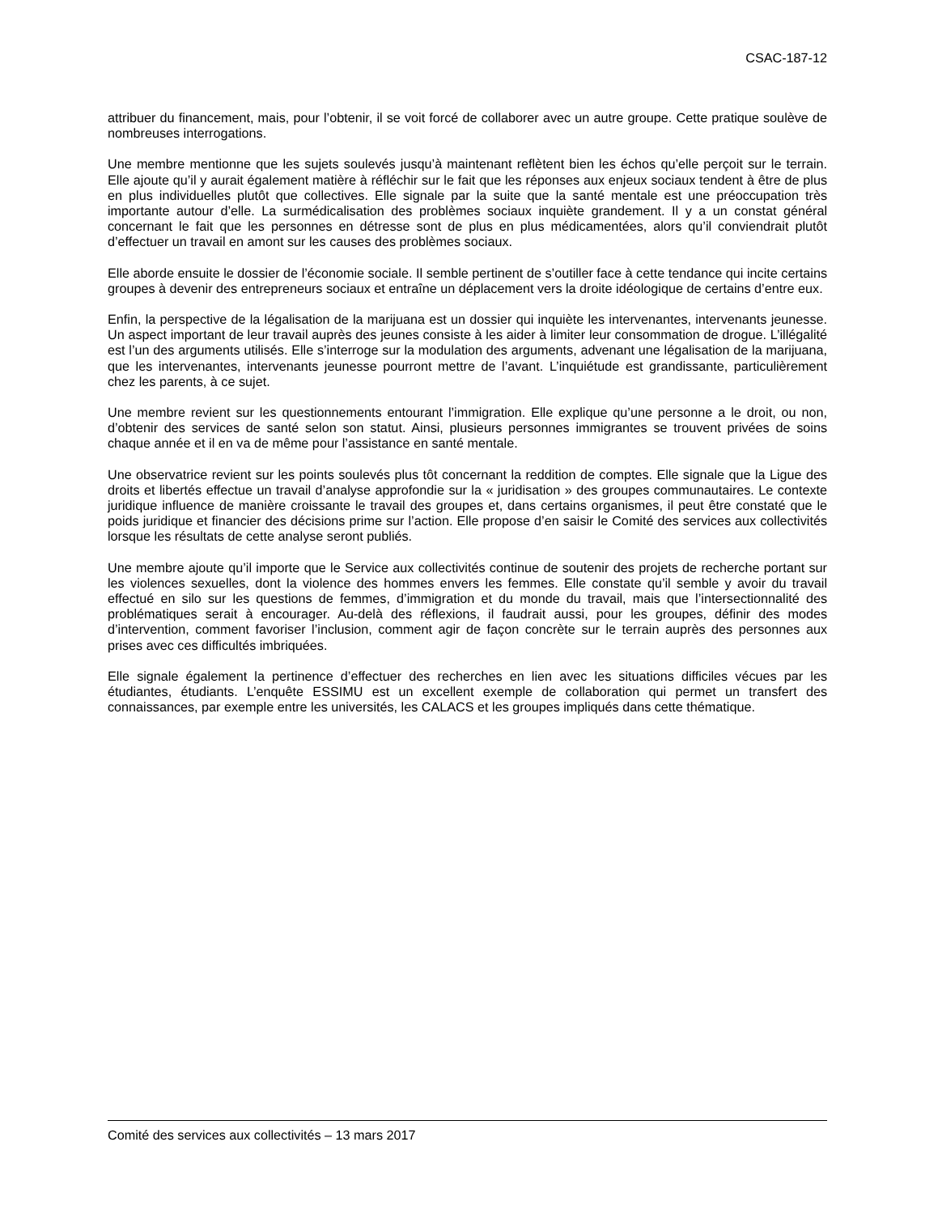CSAC-187-12
attribuer du financement, mais, pour l’obtenir, il se voit forcé de collaborer avec un autre groupe. Cette pratique soulève de nombreuses interrogations.
Une membre mentionne que les sujets soulevés jusqu’à maintenant reflètent bien les échos qu’elle perçoit sur le terrain. Elle ajoute qu’il y aurait également matière à réfléchir sur le fait que les réponses aux enjeux sociaux tendent à être de plus en plus individuelles plutôt que collectives. Elle signale par la suite que la santé mentale est une préoccupation très importante autour d’elle. La surmédicalisation des problèmes sociaux inquiète grandement. Il y a un constat général concernant le fait que les personnes en détresse sont de plus en plus médicamentées, alors qu’il conviendrait plutôt d’effectuer un travail en amont sur les causes des problèmes sociaux.
Elle aborde ensuite le dossier de l’économie sociale. Il semble pertinent de s’outiller face à cette tendance qui incite certains groupes à devenir des entrepreneurs sociaux et entraîne un déplacement vers la droite idéologique de certains d’entre eux.
Enfin, la perspective de la légalisation de la marijuana est un dossier qui inquiète les intervenantes, intervenants jeunesse. Un aspect important de leur travail auprès des jeunes consiste à les aider à limiter leur consommation de drogue. L’illégalité est l’un des arguments utilisés. Elle s’interroge sur la modulation des arguments, advenant une légalisation de la marijuana, que les intervenantes, intervenants jeunesse pourront mettre de l’avant. L’inquiétude est grandissante, particulièrement chez les parents, à ce sujet.
Une membre revient sur les questionnements entourant l’immigration. Elle explique qu’une personne a le droit, ou non, d’obtenir des services de santé selon son statut. Ainsi, plusieurs personnes immigrantes se trouvent privées de soins chaque année et il en va de même pour l’assistance en santé mentale.
Une observatrice revient sur les points soulevés plus tôt concernant la reddition de comptes. Elle signale que la Ligue des droits et libertés effectue un travail d’analyse approfondie sur la « juridisation » des groupes communautaires. Le contexte juridique influence de manière croissante le travail des groupes et, dans certains organismes, il peut être constaté que le poids juridique et financier des décisions prime sur l’action. Elle propose d’en saisir le Comité des services aux collectivités lorsque les résultats de cette analyse seront publiés.
Une membre ajoute qu’il importe que le Service aux collectivités continue de soutenir des projets de recherche portant sur les violences sexuelles, dont la violence des hommes envers les femmes. Elle constate qu’il semble y avoir du travail effectué en silo sur les questions de femmes, d’immigration et du monde du travail, mais que l’intersectionnalité des problématiques serait à encourager. Au-delà des réflexions, il faudrait aussi, pour les groupes, définir des modes d’intervention, comment favoriser l’inclusion, comment agir de façon concrète sur le terrain auprès des personnes aux prises avec ces difficultés imbriquées.
Elle signale également la pertinence d’effectuer des recherches en lien avec les situations difficiles vécues par les étudiantes, étudiants. L’enquête ESSIMU est un excellent exemple de collaboration qui permet un transfert des connaissances, par exemple entre les universités, les CALACS et les groupes impliqués dans cette thématique.
Comité des services aux collectivités – 13 mars 2017